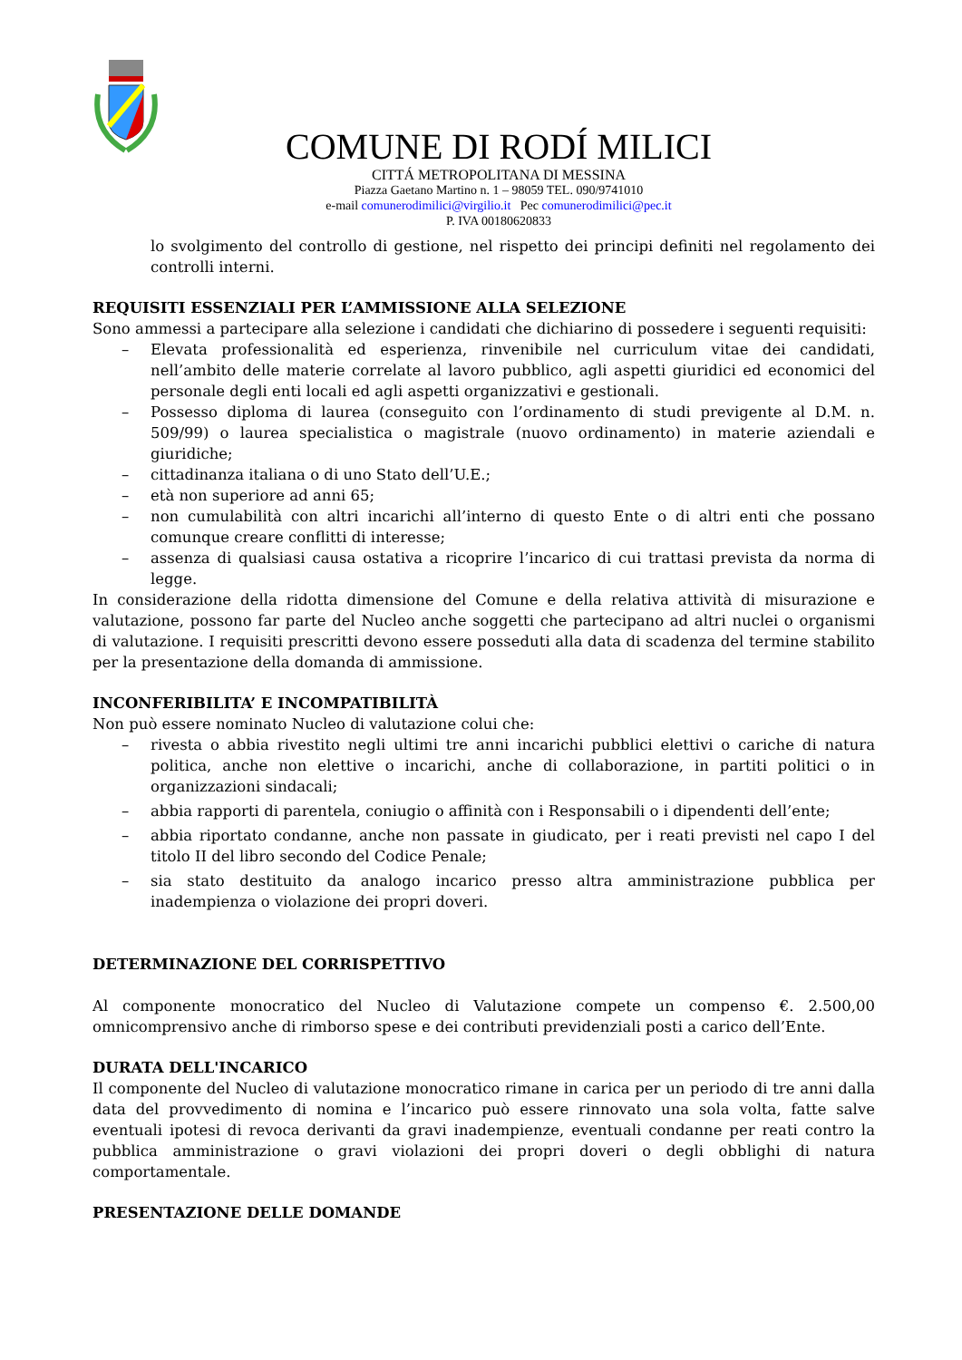COMUNE DI RODÍ MILICI
CITTÁ METROPOLITANA DI MESSINA
Piazza Gaetano Martino n. 1 – 98059 TEL. 090/9741010
e-mail comunerodimilici@virgilio.it Pec comunerodimilici@pec.it
P. IVA 00180620833
lo svolgimento del controllo di gestione, nel rispetto dei principi definiti nel regolamento dei controlli interni.
REQUISITI ESSENZIALI PER L’AMMISSIONE ALLA SELEZIONE
Sono ammessi a partecipare alla selezione i candidati che dichiarino di possedere i seguenti requisiti:
– Elevata professionalità ed esperienza, rinvenibile nel curriculum vitae dei candidati, nell’ambito delle materie correlate al lavoro pubblico, agli aspetti giuridici ed economici del personale degli enti locali ed agli aspetti organizzativi e gestionali.
– Possesso diploma di laurea (conseguito con l’ordinamento di studi previgente al D.M. n. 509/99) o laurea specialistica o magistrale (nuovo ordinamento) in materie aziendali e giuridiche;
– cittadinanza italiana o di uno Stato dell’U.E.;
– età non superiore ad anni 65;
– non cumulabilità con altri incarichi all’interno di questo Ente o di altri enti che possano comunque creare conflitti di interesse;
– assenza di qualsiasi causa ostativa a ricoprire l’incarico di cui trattasi prevista da norma di legge.
In considerazione della ridotta dimensione del Comune e della relativa attività di misurazione e valutazione, possono far parte del Nucleo anche soggetti che partecipano ad altri nuclei o organismi di valutazione. I requisiti prescritti devono essere posseduti alla data di scadenza del termine stabilito per la presentazione della domanda di ammissione.
INCONFERIBILITA’ E INCOMPATIBILITÀ
Non può essere nominato Nucleo di valutazione colui che:
– rivesta o abbia rivestito negli ultimi tre anni incarichi pubblici elettivi o cariche di natura politica, anche non elettive o incarichi, anche di collaborazione, in partiti politici o in organizzazioni sindacali;
– abbia rapporti di parentela, coniugio o affinità con i Responsabili o i dipendenti dell’ente;
– abbia riportato condanne, anche non passate in giudicato, per i reati previsti nel capo I del titolo II del libro secondo del Codice Penale;
– sia stato destituito da analogo incarico presso altra amministrazione pubblica per inadempienza o violazione dei propri doveri.
DETERMINAZIONE DEL CORRISPETTIVO
Al componente monocratico del Nucleo di Valutazione compete un compenso €. 2.500,00 omnicomprensivo anche di rimborso spese e dei contributi previdenziali posti a carico dell’Ente.
DURATA DELL'INCARICO
Il componente del Nucleo di valutazione monocratico rimane in carica per un periodo di tre anni dalla data del provvedimento di nomina e l’incarico può essere rinnovato una sola volta, fatte salve eventuali ipotesi di revoca derivanti da gravi inadempienze, eventuali condanne per reati contro la pubblica amministrazione o gravi violazioni dei propri doveri o degli obblighi di natura comportamentale.
PRESENTAZIONE DELLE DOMANDE